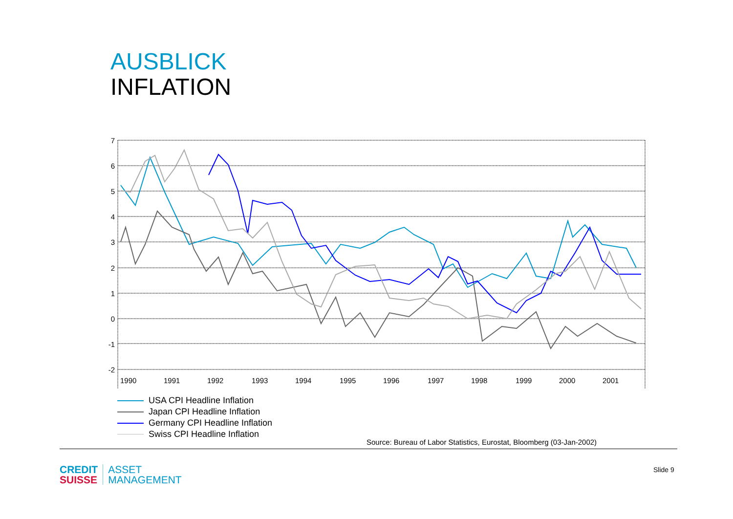AUSBLICK
INFLATION
7
6
5
4
3
2
1
0
-1
-2
1990
1991
1992
1993
1994
1995
1996
1997
1998
1999
2000
2001
USA CPI Headline Inflation
Japan CPI Headline Inflation
Germany CPI Headline Inflation
Swiss CPI Headline Inflation
Source: Bureau of Labor Statistics, Eurostat, Bloomberg (03-Jan-2002)
CREDIT
SUISSE
ASSET
MANAGEMENT
Slide 9